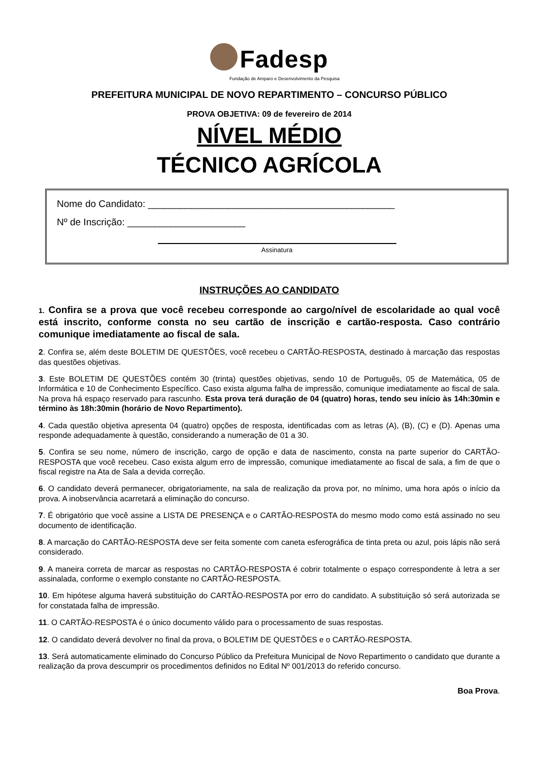Fadesp
Fundação de Amparo e Desenvolvimento da Pesquisa
PREFEITURA MUNICIPAL DE NOVO REPARTIMENTO – CONCURSO PÚBLICO
PROVA OBJETIVA: 09 de fevereiro de 2014
NÍVEL MÉDIO
TÉCNICO AGRÍCOLA
Nome do Candidato: ______________________________________________
Nº de Inscrição: ______________________
Assinatura
INSTRUÇÕES AO CANDIDATO
1. Confira se a prova que você recebeu corresponde ao cargo/nível de escolaridade ao qual você está inscrito, conforme consta no seu cartão de inscrição e cartão-resposta. Caso contrário comunique imediatamente ao fiscal de sala.
2. Confira se, além deste BOLETIM DE QUESTÕES, você recebeu o CARTÃO-RESPOSTA, destinado à marcação das respostas das questões objetivas.
3. Este BOLETIM DE QUESTÕES contém 30 (trinta) questões objetivas, sendo 10 de Português, 05 de Matemática, 05 de Informática e 10 de Conhecimento Específico. Caso exista alguma falha de impressão, comunique imediatamente ao fiscal de sala. Na prova há espaço reservado para rascunho. Esta prova terá duração de 04 (quatro) horas, tendo seu início às 14h:30min e término às 18h:30min (horário de Novo Repartimento).
4. Cada questão objetiva apresenta 04 (quatro) opções de resposta, identificadas com as letras (A), (B), (C) e (D). Apenas uma responde adequadamente à questão, considerando a numeração de 01 a 30.
5. Confira se seu nome, número de inscrição, cargo de opção e data de nascimento, consta na parte superior do CARTÃO-RESPOSTA que você recebeu. Caso exista algum erro de impressão, comunique imediatamente ao fiscal de sala, a fim de que o fiscal registre na Ata de Sala a devida correção.
6. O candidato deverá permanecer, obrigatoriamente, na sala de realização da prova por, no mínimo, uma hora após o início da prova. A inobservância acarretará a eliminação do concurso.
7. É obrigatório que você assine a LISTA DE PRESENÇA e o CARTÃO-RESPOSTA do mesmo modo como está assinado no seu documento de identificação.
8. A marcação do CARTÃO-RESPOSTA deve ser feita somente com caneta esferográfica de tinta preta ou azul, pois lápis não será considerado.
9. A maneira correta de marcar as respostas no CARTÃO-RESPOSTA é cobrir totalmente o espaço correspondente à letra a ser assinalada, conforme o exemplo constante no CARTÃO-RESPOSTA.
10. Em hipótese alguma haverá substituição do CARTÃO-RESPOSTA por erro do candidato. A substituição só será autorizada se for constatada falha de impressão.
11. O CARTÃO-RESPOSTA é o único documento válido para o processamento de suas respostas.
12. O candidato deverá devolver no final da prova, o BOLETIM DE QUESTÕES e o CARTÃO-RESPOSTA.
13. Será automaticamente eliminado do Concurso Público da Prefeitura Municipal de Novo Repartimento o candidato que durante a realização da prova descumprir os procedimentos definidos no Edital Nº 001/2013 do referido concurso.
Boa Prova.